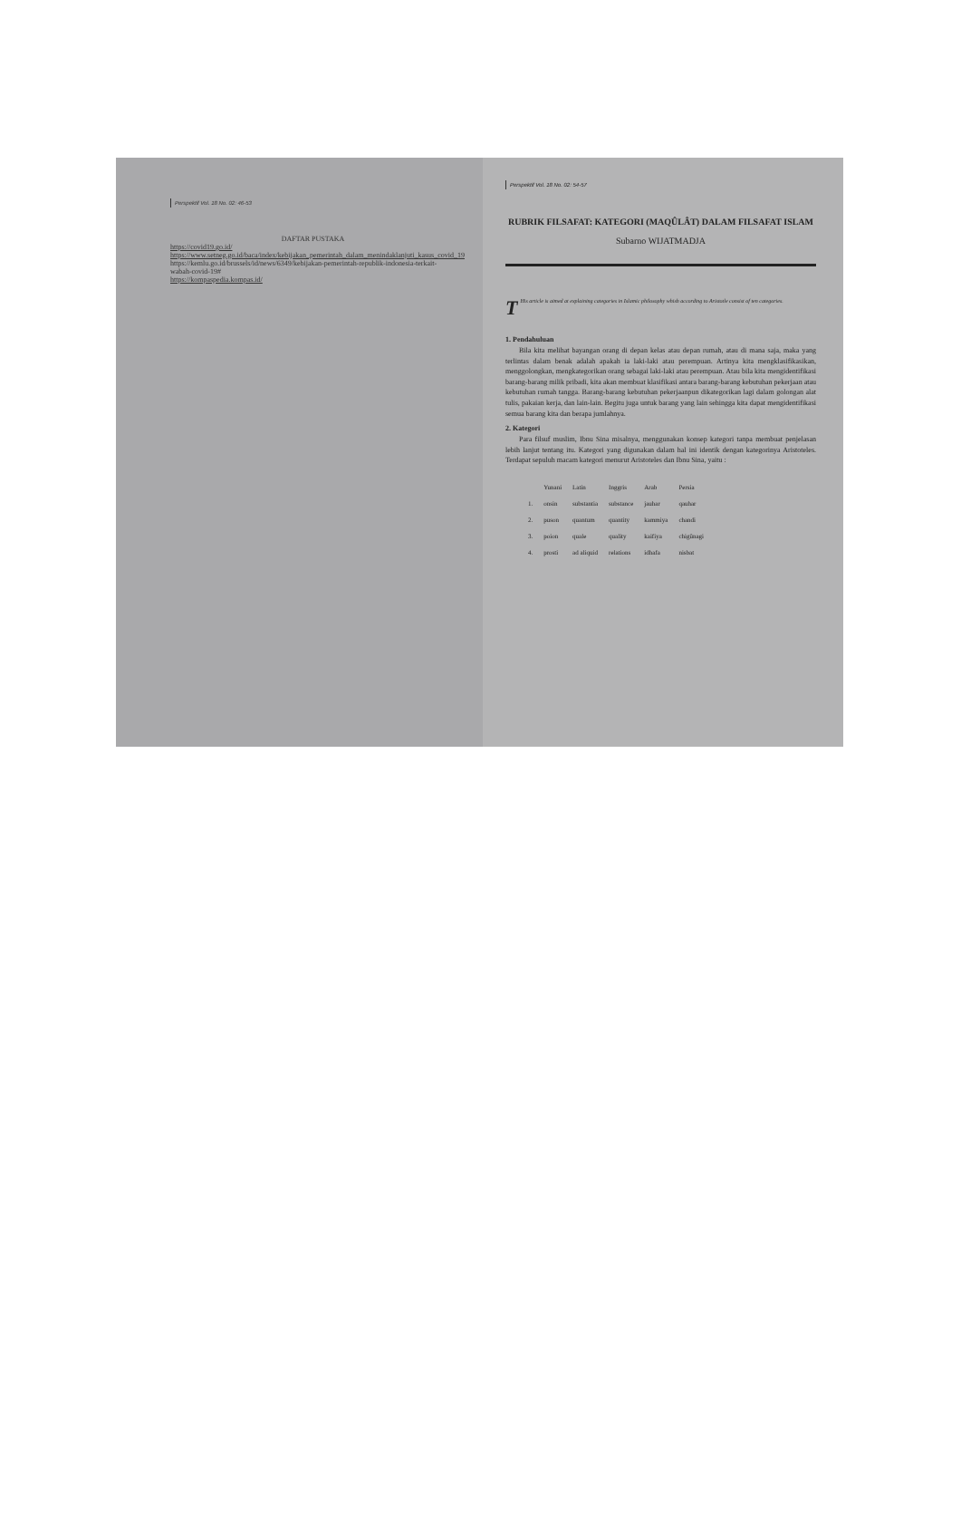Perspektif Vol. 18 No. 02: 46-53
DAFTAR PUSTAKA
https://covid19.go.id/
https://www.setneg.go.id/baca/index/kebijakan_pemerintah_dalam_menindaklanjuti_kasus_covid_19
https://kemlu.go.id/brussels/id/news/6349/kebijakan-pemerintah-republik-indonesia-terkait-wabah-covid-19#
https://kompaspedia.kompas.id/
Perspektif Vol. 18 No. 02: 54-57
RUBRIK FILSAFAT: KATEGORI (MAQÛLÂT) DALAM FILSAFAT ISLAM
Subarno WIJATMADJA
THis article is aimed at explaining categories in Islamic philosophy whish according to Aristotle consist of ten categories.
1. Pendahuluan
Bila kita melihat bayangan orang di depan kelas atau depan rumah, atau di mana saja, maka yang terlintas dalam benak adalah apakah ia laki-laki atau perempuan. Artinya kita mengklasifikasikan, menggolongkan, mengkategorikan orang sebagai laki-laki atau perempuan. Atau bila kita mengidentifikasi barang-barang milik pribadi, kita akan membuat klasifikasi antara barang-barang kebutuhan pekerjaan atau kebutuhan rumah tangga. Barang-barang kebutuhan pekerjaanpun dikategorikan lagi dalam golongan alat tulis, pakaian kerja, dan lain-lain. Begitu juga untuk barang yang lain sehingga kita dapat mengidentifikasi semua barang kita dan berapa jumlahnya.
2. Kategori
Para filsuf muslim, Ibnu Sina misalnya, menggunakan konsep kategori tanpa membuat penjelasan lebih lanjut tentang itu. Kategori yang digunakan dalam hal ini identik dengan kategorinya Aristoteles. Terdapat sepuluh macam kategori menurut Aristoteles dan Ibnu Sina, yaitu :
| | Yunani | Latin | Inggris | Arab | Persia |
| --- | --- | --- | --- | --- | --- |
| 1. | onsin | substantia | substance | jauhar | qauhar |
| 2. | puson | quantum | quantity | kammiya | chandi |
| 3. | poion | quale | quality | kaifiya | chigûnagi |
| 4. | prosti | ad aliquid | relations | idhafa | nisbat |